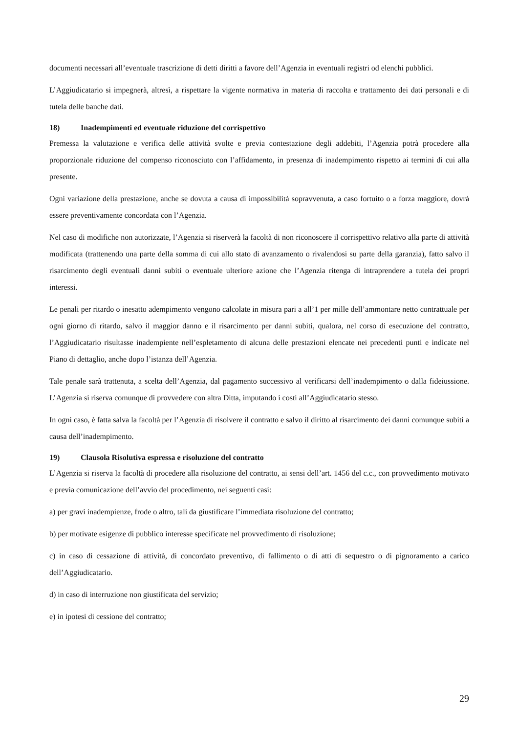documenti necessari all’eventuale trascrizione di detti diritti a favore dell’Agenzia in eventuali registri od elenchi pubblici.
L’Aggiudicatario si impegnerà, altresì, a rispettare la vigente normativa in materia di raccolta e trattamento dei dati personali e di tutela delle banche dati.
18) Inadempimenti ed eventuale riduzione del corrispettivo
Premessa la valutazione e verifica delle attività svolte e previa contestazione degli addebiti, l’Agenzia potrà procedere alla proporzionale riduzione del compenso riconosciuto con l’affidamento, in presenza di inadempimento rispetto ai termini di cui alla presente.
Ogni variazione della prestazione, anche se dovuta a causa di impossibilità sopravvenuta, a caso fortuito o a forza maggiore, dovrà essere preventivamente concordata con l’Agenzia.
Nel caso di modifiche non autorizzate, l’Agenzia si riserverà la facoltà di non riconoscere il corrispettivo relativo alla parte di attività modificata (trattenendo una parte della somma di cui allo stato di avanzamento o rivalendosi su parte della garanzia), fatto salvo il risarcimento degli eventuali danni subiti o eventuale ulteriore azione che l’Agenzia ritenga di intraprendere a tutela dei propri interessi.
Le penali per ritardo o inesatto adempimento vengono calcolate in misura pari a all’1 per mille dell’ammontare netto contrattuale per ogni giorno di ritardo, salvo il maggior danno e il risarcimento per danni subiti, qualora, nel corso di esecuzione del contratto, l’Aggiudicatario risultasse inadempiente nell’espletamento di alcuna delle prestazioni elencate nei precedenti punti e indicate nel Piano di dettaglio, anche dopo l’istanza dell’Agenzia.
Tale penale sarà trattenuta, a scelta dell’Agenzia, dal pagamento successivo al verificarsi dell’inadempimento o dalla fideiussione. L’Agenzia si riserva comunque di provvedere con altra Ditta, imputando i costi all’Aggiudicatario stesso.
In ogni caso, è fatta salva la facoltà per l’Agenzia di risolvere il contratto e salvo il diritto al risarcimento dei danni comunque subiti a causa dell’inadempimento.
19) Clausola Risolutiva espressa e risoluzione del contratto
L’Agenzia si riserva la facoltà di procedere alla risoluzione del contratto, ai sensi dell’art. 1456 del c.c., con provvedimento motivato e previa comunicazione dell’avvio del procedimento, nei seguenti casi:
a) per gravi inadempienze, frode o altro, tali da giustificare l’immediata risoluzione del contratto;
b) per motivate esigenze di pubblico interesse specificate nel provvedimento di risoluzione;
c) in caso di cessazione di attività, di concordato preventivo, di fallimento o di atti di sequestro o di pignoramento a carico dell’Aggiudicatario.
d) in caso di interruzione non giustificata del servizio;
e) in ipotesi di cessione del contratto;
29